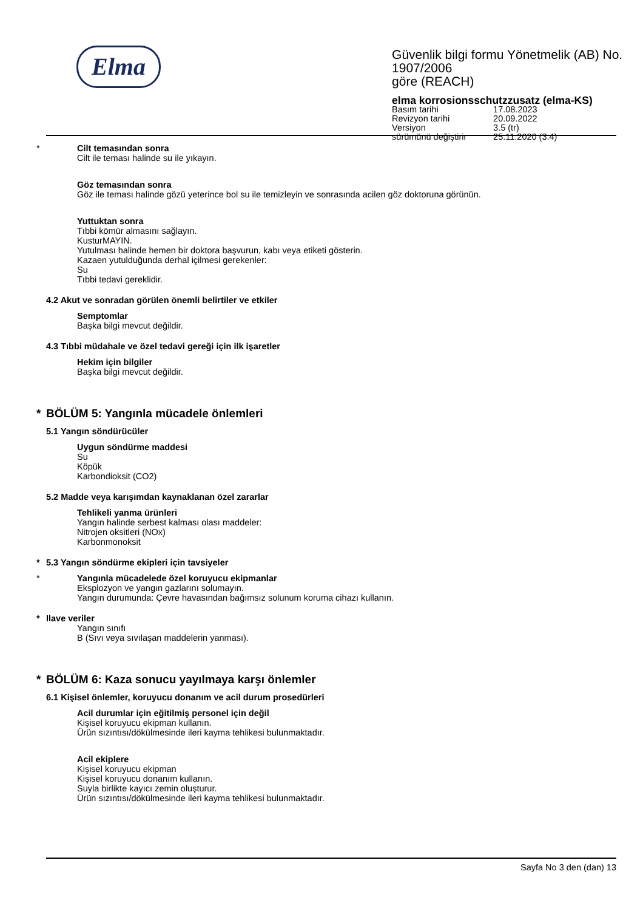Elma
Güvenlik bilgi formu Yönetmelik (AB) No. 1907/2006
göre (REACH)
elma korrosionsschutzzusatz (elma-KS)
| Basım tarihi | 17.08.2023 |
| Revizyon tarihi | 20.09.2022 |
| Versiyon | 3.5 (tr) |
| sürümünü değiştirir | 25.11.2020 (3.4) |
* Cilt temasından sonra
Cilt ile teması halinde su ile yıkayın.
Göz temasından sonra
Göz ile teması halinde gözü yeterince bol su ile temizleyin ve sonrasında acilen göz doktoruna görünün.
Yuttuktan sonra
Tıbbi kömür almasını sağlayın.
KusturMAYIN.
Yutulması halinde hemen bir doktora başvurun, kabı veya etiketi gösterin.
Kazaen yutulduğunda derhal içilmesi gerekenler:
Su
Tıbbi tedavi gereklidir.
4.2 Akut ve sonradan görülen önemli belirtiler ve etkiler
Semptomlar
Başka bilgi mevcut değildir.
4.3 Tıbbi müdahale ve özel tedavi gereği için ilk işaretler
Hekim için bilgiler
Başka bilgi mevcut değildir.
* BÖLÜM 5: Yangınla mücadele önlemleri
5.1 Yangın söndürücüler
Uygun söndürme maddesi
Su
Köpük
Karbondioksit (CO2)
5.2 Madde veya karışımdan kaynaklanan özel zararlar
Tehlikeli yanma ürünleri
Yangın halinde serbest kalması olası maddeler:
Nitrojen oksitleri (NOx)
Karbonmonoksit
*
5.3 Yangın söndürme ekipleri için tavsiyeler
* Yangınla mücadelede özel koruyucu ekipmanlar
Eksplozyon ve yangın gazlarını solumayın.
Yangın durumunda: Çevre havasından bağımsız solunum koruma cihazı kullanın.
*
Ilave veriler
Yangın sınıfı
B (Sıvı veya sıvılaşan maddelerin yanması).
* BÖLÜM 6: Kaza sonucu yayılmaya karşı önlemler
6.1 Kişisel önlemler, koruyucu donanım ve acil durum prosedürleri
Acil durumlar için eğitilmiş personel için değil
Kişisel koruyucu ekipman kullanın.
Ürün sızıntısı/dökülmesinde ileri kayma tehlikesi bulunmaktadır.
Acil ekiplere
Kişisel koruyucu ekipman
Kişisel koruyucu donanım kullanın.
Suyla birlikte kayıcı zemin oluşturur.
Ürün sızıntısı/dökülmesinde ileri kayma tehlikesi bulunmaktadır.
Sayfa No 3 den (dan) 13